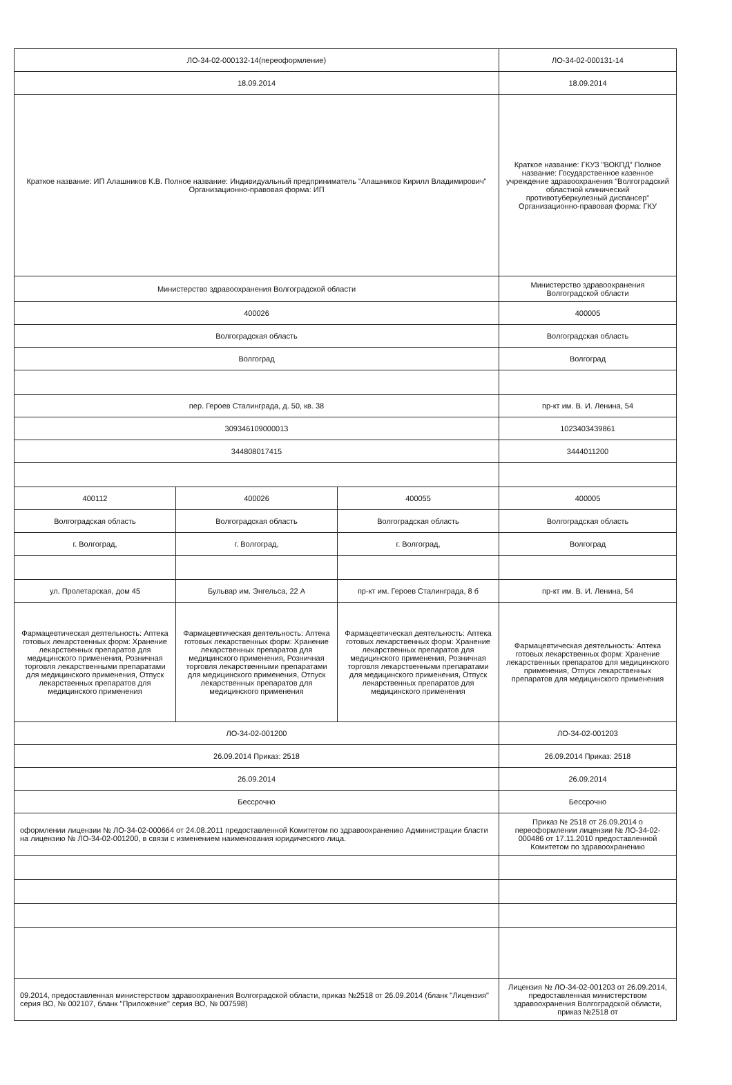| ЛО-34-02-000132-14(переоформление) | | | ЛО-34-02-000131-14 |
| 18.09.2014 | | | 18.09.2014 |
| Краткое название: ИП Алашников К.В. Полное название: Индивидуальный предприниматель "Алашников Кирилл Владимирович" Организационно-правовая форма: ИП | | | Краткое название: ГКУЗ "ВОКПД" Полное название: Государственное казенное учреждение здравоохранения "Волгоградский областной клинический противотуберкулезный диспансер" Организационно-правовая форма: ГКУ |
| Министерство здравоохранения Волгоградской области | | | Министерство здравоохранения Волгоградской области |
| 400026 | | | 400005 |
| Волгоградская область | | | Волгоградская область |
| Волгоград | | | Волгоград |
| пер. Героев Сталинграда, д. 50, кв. 38 | | | пр-кт им. В. И. Ленина, 54 |
| 309346109000013 | | | 1023403439861 |
| 344808017415 | | | 3444011200 |
| 400112 | 400026 | 400055 | 400005 |
| Волгоградская область | Волгоградская область | Волгоградская область | Волгоградская область |
| г. Волгоград, | г. Волгоград, | г. Волгоград, | Волгоград |
| ул. Пролетарская, дом 45 | Бульвар им. Энгельса, 22 А | пр-кт им. Героев Сталинграда, 8 б | пр-кт им. В. И. Ленина, 54 |
| Фармацевтическая деятельность: Аптека готовых лекарственных форм: Хранение лекарственных препаратов для медицинского применения, Розничная торговля лекарственными препаратами для медицинского применения, Отпуск лекарственных препаратов для медицинского применения | Фармацевтическая деятельность: Аптека готовых лекарственных форм: Хранение лекарственных препаратов для медицинского применения, Розничная торговля лекарственными препаратами для медицинского применения, Отпуск лекарственных препаратов для медицинского применения | Фармацевтическая деятельность: Аптека готовых лекарственных форм: Хранение лекарственных препаратов для медицинского применения, Розничная торговля лекарственными препаратами для медицинского применения, Отпуск лекарственных препаратов для медицинского применения | Фармацевтическая деятельность: Аптека готовых лекарственных форм: Хранение лекарственных препаратов для медицинского применения, Отпуск лекарственных препаратов для медицинского применения |
| ЛО-34-02-001200 | | | ЛО-34-02-001203 |
| 26.09.2014 Приказ: 2518 | | | 26.09.2014 Приказ: 2518 |
| 26.09.2014 | | | 26.09.2014 |
| Бессрочно | | | Бессрочно |
| оформлении лицензии № ЛО-34-02-000664 от 24.08.2011 предоставленной Комитетом по здравоохранению Администрации бласти на лицензию № ЛО-34-02-001200, в связи с изменением наименования юридического лица. | | | Приказ № 2518 от 26.09.2014 о переоформлении лицензии № ЛО-34-02-000486 от 17.11.2010 предоставленной Комитетом по здравоохранению |
| 09.2014, предоставленная министерством здравоохранения Волгоградской области, приказ №2518 от 26.09.2014 (бланк "Лицензия" серия ВО, № 002107, бланк "Приложение" серия ВО, № 007598) | | | Лицензия № ЛО-34-02-001203 от 26.09.2014, предоставленная министерством здравоохранения Волгоградской области, приказ №2518 от |